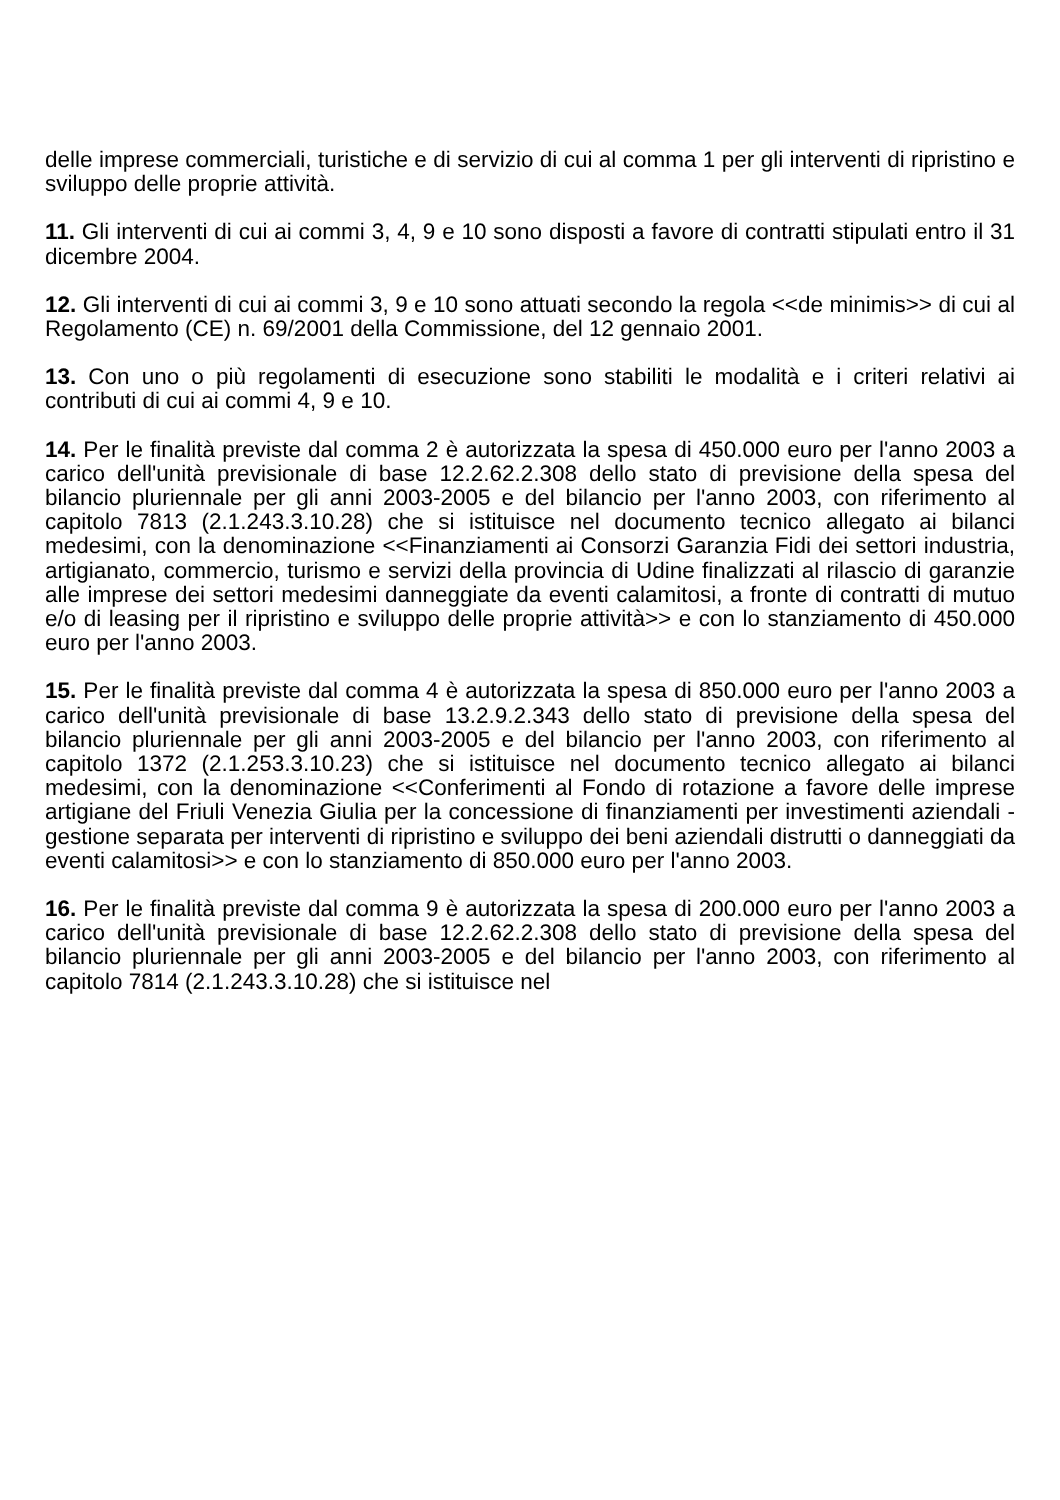delle imprese commerciali, turistiche e di servizio di cui al comma 1 per gli interventi di ripristino e sviluppo delle proprie attività.
11. Gli interventi di cui ai commi 3, 4, 9 e 10 sono disposti a favore di contratti stipulati entro il 31 dicembre 2004.
12. Gli interventi di cui ai commi 3, 9 e 10 sono attuati secondo la regola <<de minimis>> di cui al Regolamento (CE) n. 69/2001 della Commissione, del 12 gennaio 2001.
13. Con uno o più regolamenti di esecuzione sono stabiliti le modalità e i criteri relativi ai contributi di cui ai commi 4, 9 e 10.
14. Per le finalità previste dal comma 2 è autorizzata la spesa di 450.000 euro per l'anno 2003 a carico dell'unità previsionale di base 12.2.62.2.308 dello stato di previsione della spesa del bilancio pluriennale per gli anni 2003-2005 e del bilancio per l'anno 2003, con riferimento al capitolo 7813 (2.1.243.3.10.28) che si istituisce nel documento tecnico allegato ai bilanci medesimi, con la denominazione <<Finanziamenti ai Consorzi Garanzia Fidi dei settori industria, artigianato, commercio, turismo e servizi della provincia di Udine finalizzati al rilascio di garanzie alle imprese dei settori medesimi danneggiate da eventi calamitosi, a fronte di contratti di mutuo e/o di leasing per il ripristino e sviluppo delle proprie attività>> e con lo stanziamento di 450.000 euro per l'anno 2003.
15. Per le finalità previste dal comma 4 è autorizzata la spesa di 850.000 euro per l'anno 2003 a carico dell'unità previsionale di base 13.2.9.2.343 dello stato di previsione della spesa del bilancio pluriennale per gli anni 2003-2005 e del bilancio per l'anno 2003, con riferimento al capitolo 1372 (2.1.253.3.10.23) che si istituisce nel documento tecnico allegato ai bilanci medesimi, con la denominazione <<Conferimenti al Fondo di rotazione a favore delle imprese artigiane del Friuli Venezia Giulia per la concessione di finanziamenti per investimenti aziendali - gestione separata per interventi di ripristino e sviluppo dei beni aziendali distrutti o danneggiati da eventi calamitosi>> e con lo stanziamento di 850.000 euro per l'anno 2003.
16. Per le finalità previste dal comma 9 è autorizzata la spesa di 200.000 euro per l'anno 2003 a carico dell'unità previsionale di base 12.2.62.2.308 dello stato di previsione della spesa del bilancio pluriennale per gli anni 2003-2005 e del bilancio per l'anno 2003, con riferimento al capitolo 7814 (2.1.243.3.10.28) che si istituisce nel